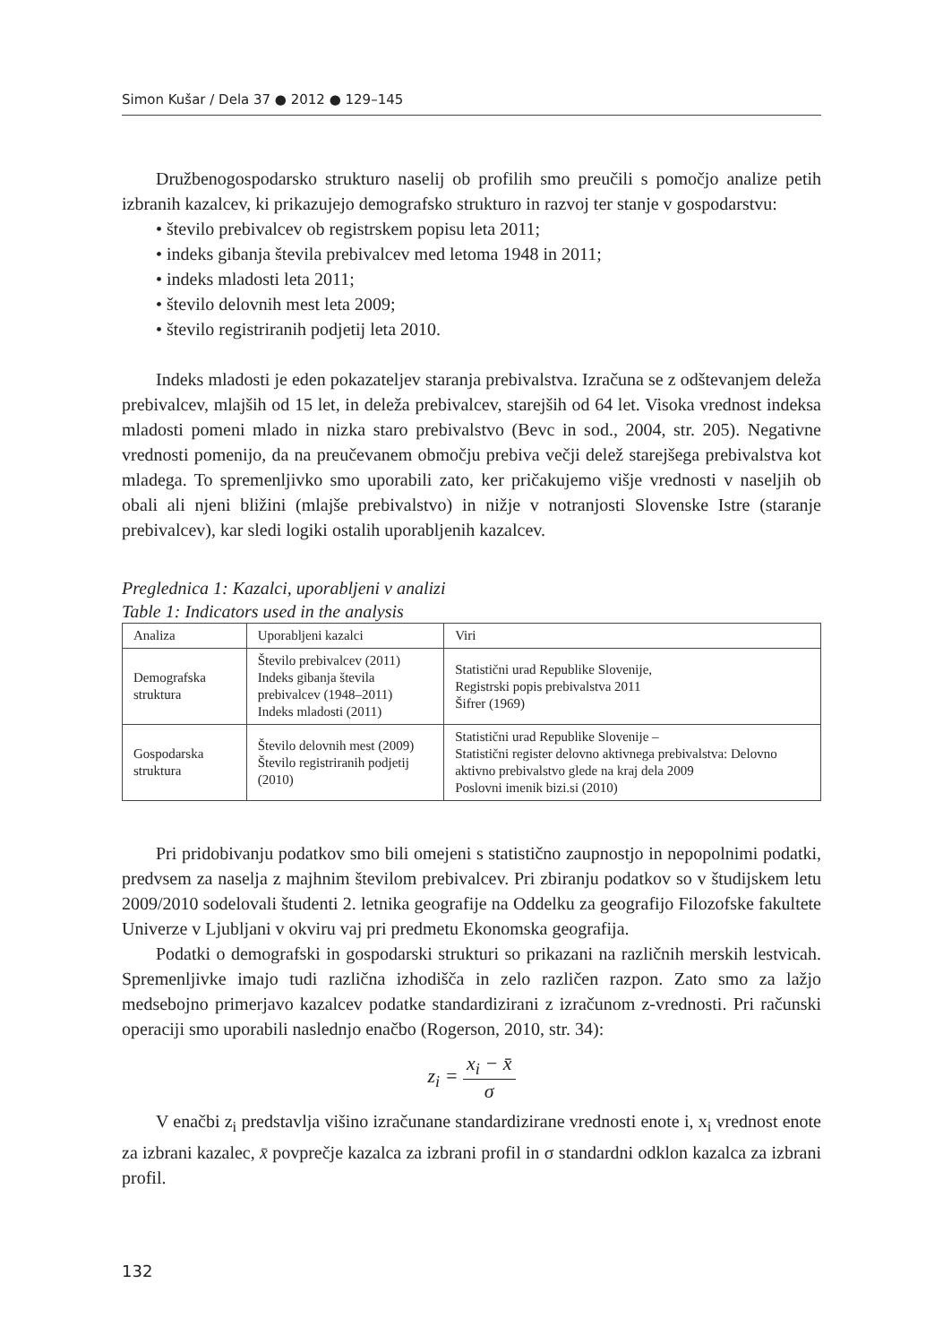Simon Kušar / Dela 37 ● 2012 ● 129–145
Družbenogospodarsko strukturo naselij ob profilih smo preučili s pomočjo analize petih izbranih kazalcev, ki prikazujejo demografsko strukturo in razvoj ter stanje v gospodarstvu:
• število prebivalcev ob registrskem popisu leta 2011;
• indeks gibanja števila prebivalcev med letoma 1948 in 2011;
• indeks mladosti leta 2011;
• število delovnih mest leta 2009;
• število registriranih podjetij leta 2010.
Indeks mladosti je eden pokazateljev staranja prebivalstva. Izračuna se z odštevanjem deleža prebivalcev, mlajših od 15 let, in deleža prebivalcev, starejših od 64 let. Visoka vrednost indeksa mladosti pomeni mlado in nizka staro prebivalstvo (Bevc in sod., 2004, str. 205). Negativne vrednosti pomenijo, da na preučevanem območju prebiva večji delež starejšega prebivalstva kot mladega. To spremenljivko smo uporabili zato, ker pričakujemo višje vrednosti v naseljih ob obali ali njeni bližini (mlajše prebivalstvo) in nižje v notranjosti Slovenske Istre (staranje prebivalcev), kar sledi logiki ostalih uporabljenih kazalcev.
Preglednica 1: Kazalci, uporabljeni v analizi
Table 1: Indicators used in the analysis
| Analiza | Uporabljeni kazalci | Viri |
| --- | --- | --- |
| Demografska struktura | Število prebivalcev (2011) Indeks gibanja števila prebivalcev (1948–2011) Indeks mladosti (2011) | Statistični urad Republike Slovenije, Registrski popis prebivalstva 2011 Šifrer (1969) |
| Gospodarska struktura | Število delovnih mest (2009) Število registriranih podjetij (2010) | Statistični urad Republike Slovenije – Statistični register delovno aktivnega prebivalstva: Delovno aktivno prebivalstvo glede na kraj dela 2009 Poslovni imenik bizi.si (2010) |
Pri pridobivanju podatkov smo bili omejeni s statistično zaupnostjo in nepopolnimi podatki, predvsem za naselja z majhnim številom prebivalcev. Pri zbiranju podatkov so v študijskem letu 2009/2010 sodelovali študenti 2. letnika geografije na Oddelku za geografijo Filozofske fakultete Univerze v Ljubljani v okviru vaj pri predmetu Ekonomska geografija.
Podatki o demografski in gospodarski strukturi so prikazani na različnih merskih lestvicah. Spremenljivke imajo tudi različna izhodišča in zelo različen razpon. Zato smo za lažjo medsebojno primerjavo kazalcev podatke standardizirani z izračunom z-vrednosti. Pri računski operaciji smo uporabili naslednjo enačbo (Rogerson, 2010, str. 34):
z<sub>i</sub> = x<sub>i</sub> − x̄ σ
V enačbi z<sub>i</sub> predstavlja višino izračunane standardizirane vrednosti enote i, x<sub>i</sub> vrednost enote za izbrani kazalec, x̄ povprečje kazalca za izbrani profil in σ standardni odklon kazalca za izbrani profil.
132